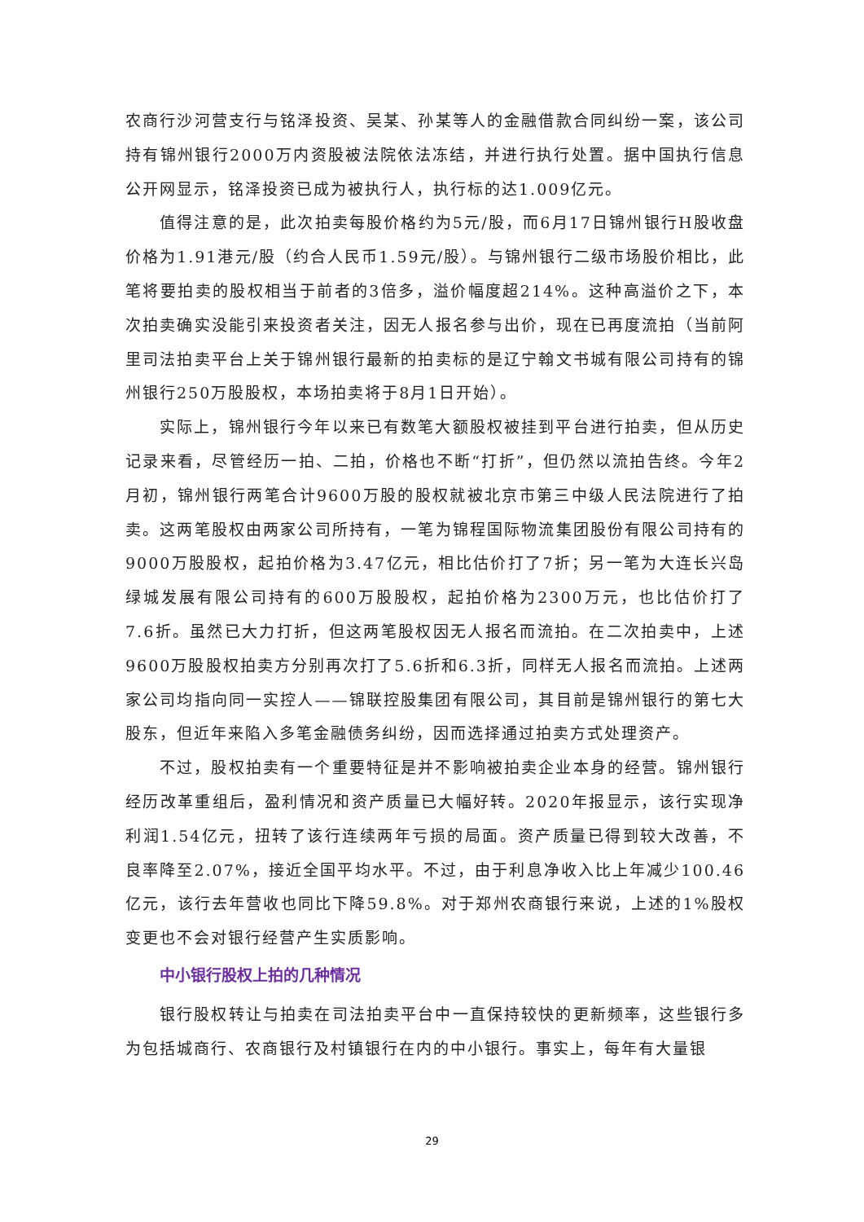农商行沙河营支行与铭泽投资、吴某、孙某等人的金融借款合同纠纷一案，该公司持有锦州银行2000万内资股被法院依法冻结，并进行执行处置。据中国执行信息公开网显示，铭泽投资已成为被执行人，执行标的达1.009亿元。
值得注意的是，此次拍卖每股价格约为5元/股，而6月17日锦州银行H股收盘价格为1.91港元/股（约合人民币1.59元/股）。与锦州银行二级市场股价相比，此笔将要拍卖的股权相当于前者的3倍多，溢价幅度超214%。这种高溢价之下，本次拍卖确实没能引来投资者关注，因无人报名参与出价，现在已再度流拍（当前阿里司法拍卖平台上关于锦州银行最新的拍卖标的是辽宁翰文书城有限公司持有的锦州银行250万股股权，本场拍卖将于8月1日开始）。
实际上，锦州银行今年以来已有数笔大额股权被挂到平台进行拍卖，但从历史记录来看，尽管经历一拍、二拍，价格也不断“打折”，但仍然以流拍告终。今年2月初，锦州银行两笔合计9600万股的股权就被北京市第三中级人民法院进行了拍卖。这两笔股权由两家公司所持有，一笔为锦程国际物流集团股份有限公司持有的9000万股股权，起拍价格为3.47亿元，相比估价打了7折；另一笔为大连长兴岛绿城发展有限公司持有的600万股股权，起拍价格为2300万元，也比估价打了7.6折。虽然已大力打折，但这两笔股权因无人报名而流拍。在二次拍卖中，上述9600万股股权拍卖方分别再次打了5.6折和6.3折，同样无人报名而流拍。上述两家公司均指向同一实控人——锦联控股集团有限公司，其目前是锦州银行的第七大股东，但近年来陷入多笔金融债务纠纷，因而选择通过拍卖方式处理资产。
不过，股权拍卖有一个重要特征是并不影响被拍卖企业本身的经营。锦州银行经历改革重组后，盈利情况和资产质量已大幅好转。2020年报显示，该行实现净利润1.54亿元，扭转了该行连续两年亏损的局面。资产质量已得到较大改善，不良率降至2.07%，接近全国平均水平。不过，由于利息净收入比上年减少100.46亿元，该行去年营收也同比下降59.8%。对于郑州农商银行来说，上述的1%股权变更也不会对银行经营产生实质影响。
中小银行股权上拍的几种情况
银行股权转让与拍卖在司法拍卖平台中一直保持较快的更新频率，这些银行多为包括城商行、农商银行及村镇银行在内的中小银行。事实上，每年有大量银
29